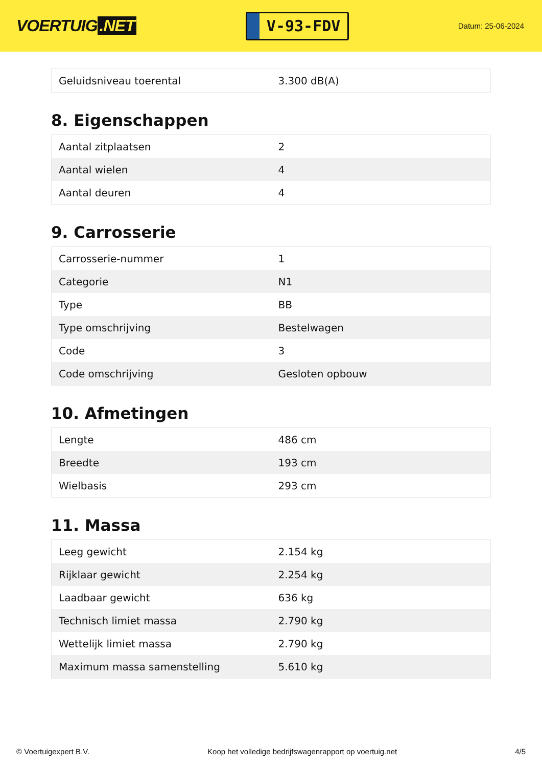VOERTUIG.NET
V-93-FDV
Datum: 25-06-2024
| Geluidsniveau toerental | 3.300 dB(A) |
8. Eigenschappen
| Aantal zitplaatsen | 2 |
| Aantal wielen | 4 |
| Aantal deuren | 4 |
9. Carrosserie
| Carrosserie-nummer | 1 |
| Categorie | N1 |
| Type | BB |
| Type omschrijving | Bestelwagen |
| Code | 3 |
| Code omschrijving | Gesloten opbouw |
10. Afmetingen
| Lengte | 486 cm |
| Breedte | 193 cm |
| Wielbasis | 293 cm |
11. Massa
| Leeg gewicht | 2.154 kg |
| Rijklaar gewicht | 2.254 kg |
| Laadbaar gewicht | 636 kg |
| Technisch limiet massa | 2.790 kg |
| Wettelijk limiet massa | 2.790 kg |
| Maximum massa samenstelling | 5.610 kg |
© Voertuigexpert B.V. Koop het volledige bedrijfswagenrapport op voertuig.net 4/5